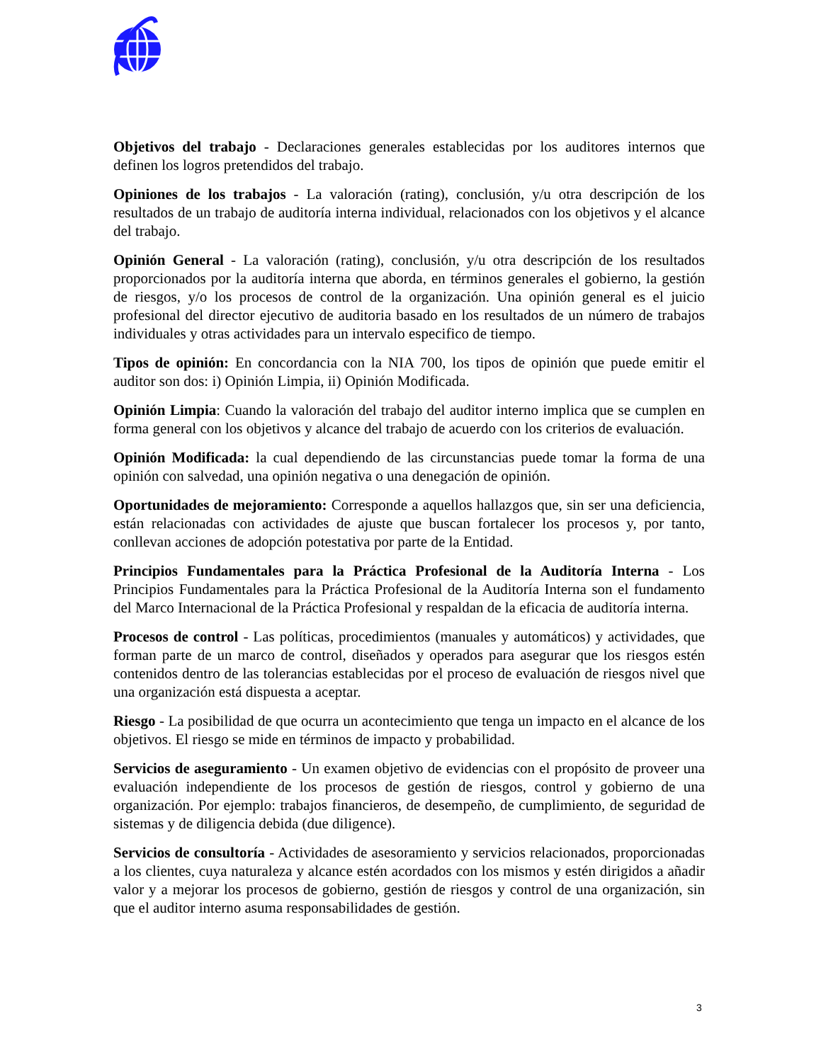Objetivos del trabajo - Declaraciones generales establecidas por los auditores internos que definen los logros pretendidos del trabajo.
Opiniones de los trabajos - La valoración (rating), conclusión, y/u otra descripción de los resultados de un trabajo de auditoría interna individual, relacionados con los objetivos y el alcance del trabajo.
Opinión General - La valoración (rating), conclusión, y/u otra descripción de los resultados proporcionados por la auditoría interna que aborda, en términos generales el gobierno, la gestión de riesgos, y/o los procesos de control de la organización. Una opinión general es el juicio profesional del director ejecutivo de auditoria basado en los resultados de un número de trabajos individuales y otras actividades para un intervalo especifico de tiempo.
Tipos de opinión: En concordancia con la NIA 700, los tipos de opinión que puede emitir el auditor son dos: i) Opinión Limpia, ii) Opinión Modificada.
Opinión Limpia: Cuando la valoración del trabajo del auditor interno implica que se cumplen en forma general con los objetivos y alcance del trabajo de acuerdo con los criterios de evaluación.
Opinión Modificada: la cual dependiendo de las circunstancias puede tomar la forma de una opinión con salvedad, una opinión negativa o una denegación de opinión.
Oportunidades de mejoramiento: Corresponde a aquellos hallazgos que, sin ser una deficiencia, están relacionadas con actividades de ajuste que buscan fortalecer los procesos y, por tanto, conllevan acciones de adopción potestativa por parte de la Entidad.
Principios Fundamentales para la Práctica Profesional de la Auditoría Interna - Los Principios Fundamentales para la Práctica Profesional de la Auditoría Interna son el fundamento del Marco Internacional de la Práctica Profesional y respaldan de la eficacia de auditoría interna.
Procesos de control - Las políticas, procedimientos (manuales y automáticos) y actividades, que forman parte de un marco de control, diseñados y operados para asegurar que los riesgos estén contenidos dentro de las tolerancias establecidas por el proceso de evaluación de riesgos nivel que una organización está dispuesta a aceptar.
Riesgo - La posibilidad de que ocurra un acontecimiento que tenga un impacto en el alcance de los objetivos. El riesgo se mide en términos de impacto y probabilidad.
Servicios de aseguramiento - Un examen objetivo de evidencias con el propósito de proveer una evaluación independiente de los procesos de gestión de riesgos, control y gobierno de una organización. Por ejemplo: trabajos financieros, de desempeño, de cumplimiento, de seguridad de sistemas y de diligencia debida (due diligence).
Servicios de consultoría - Actividades de asesoramiento y servicios relacionados, proporcionadas a los clientes, cuya naturaleza y alcance estén acordados con los mismos y estén dirigidos a añadir valor y a mejorar los procesos de gobierno, gestión de riesgos y control de una organización, sin que el auditor interno asuma responsabilidades de gestión.
3